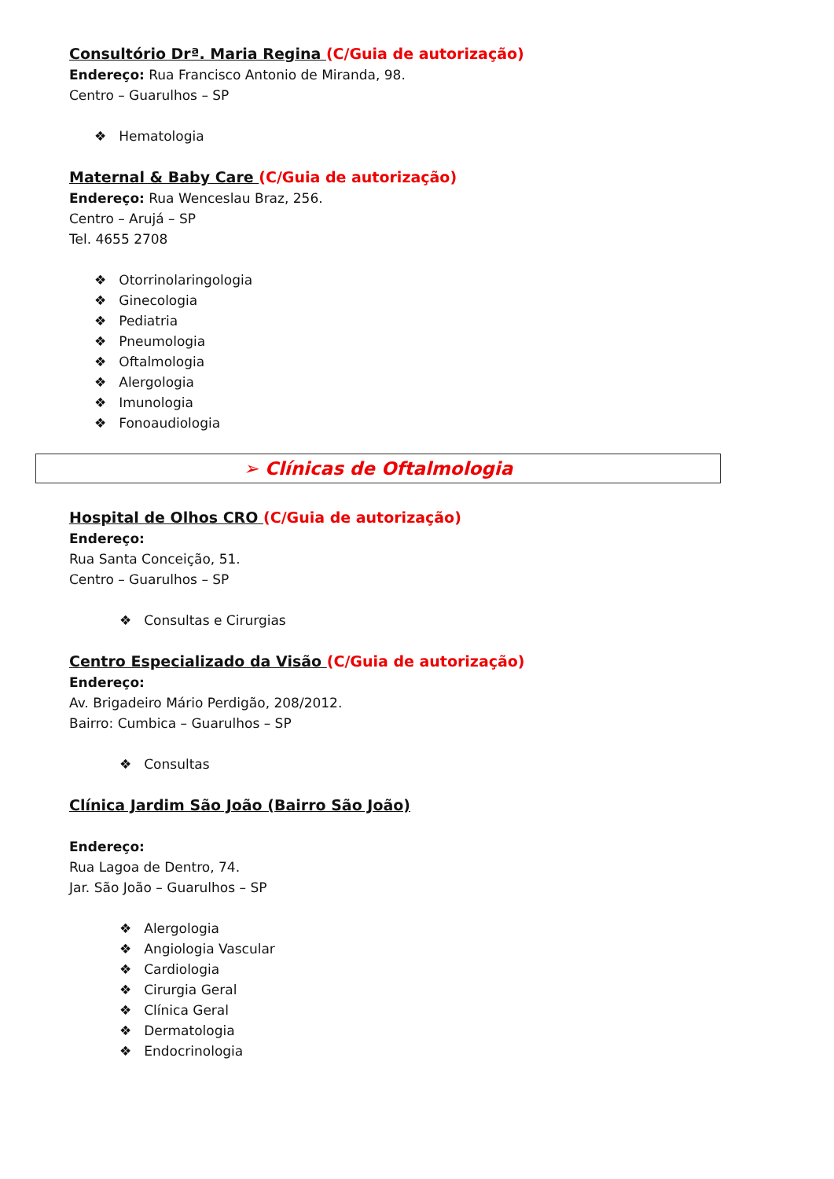Consultório Drª. Maria Regina (C/Guia de autorização)
Endereço: Rua Francisco Antonio de Miranda, 98.
Centro – Guarulhos – SP
❖ Hematologia
Maternal & Baby Care (C/Guia de autorização)
Endereço: Rua Wenceslau Braz, 256.
Centro – Arujá – SP
Tel. 4655 2708
❖ Otorrinolaringologia
❖ Ginecologia
❖ Pediatria
❖ Pneumologia
❖ Oftalmologia
❖ Alergologia
❖ Imunologia
❖ Fonoaudiologia
➢ Clínicas de Oftalmologia
Hospital de Olhos CRO (C/Guia de autorização)
Endereço:
Rua Santa Conceição, 51.
Centro – Guarulhos – SP
❖ Consultas e Cirurgias
Centro Especializado da Visão (C/Guia de autorização)
Endereço:
Av. Brigadeiro Mário Perdigão, 208/2012.
Bairro: Cumbica – Guarulhos – SP
❖ Consultas
Clínica Jardim São João (Bairro São João)
Endereço:
Rua Lagoa de Dentro, 74.
Jar. São João – Guarulhos – SP
❖ Alergologia
❖ Angiologia Vascular
❖ Cardiologia
❖ Cirurgia Geral
❖ Clínica Geral
❖ Dermatologia
❖ Endocrinologia